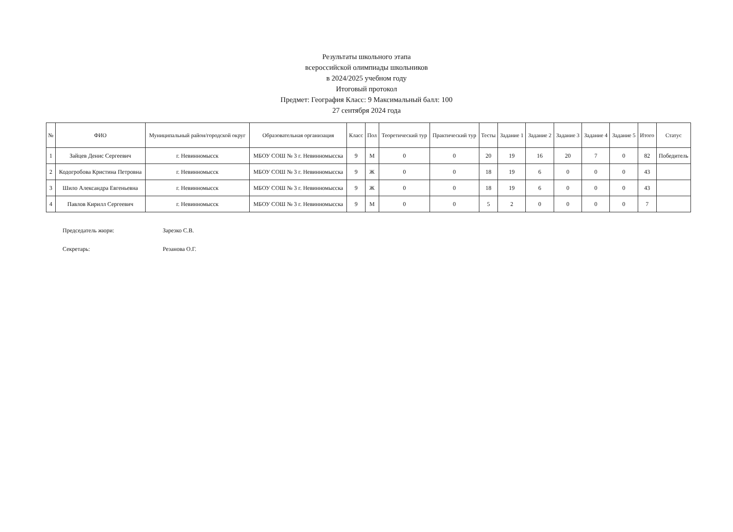Результаты школьного этапа
всероссийской олимпиады школьников
в 2024/2025 учебном году
Итоговый протокол
Предмет: География Класс: 9 Максимальный балл: 100
27 сентября 2024 года
| № | ФИО | Муниципальный район/городской округ | Образовательная организация | Класс | Пол | Теоретический тур | Практический тур | Тесты | Задание 1 | Задание 2 | Задание 3 | Задание 4 | Задание 5 | Итого | Статус |
| --- | --- | --- | --- | --- | --- | --- | --- | --- | --- | --- | --- | --- | --- | --- | --- |
| 1 | Зайцев Денис Сергеевич | г. Невинномысск | МБОУ СОШ № 3 г. Невинномысска | 9 | М | 0 | 0 | 20 | 19 | 16 | 20 | 7 | 0 | 82 | Победитель |
| 2 | Кодогробова Кристина Петровна | г. Невинномысск | МБОУ СОШ № 3 г. Невинномысска | 9 | Ж | 0 | 0 | 18 | 19 | 6 | 0 | 0 | 0 | 43 | |
| 3 | Шило Александра Евгеньевна | г. Невинномысск | МБОУ СОШ № 3 г. Невинномысска | 9 | Ж | 0 | 0 | 18 | 19 | 6 | 0 | 0 | 0 | 43 | |
| 4 | Павлов Кирилл Сергеевич | г. Невинномысск | МБОУ СОШ № 3 г. Невинномысска | 9 | М | 0 | 0 | 5 | 2 | 0 | 0 | 0 | 0 | 7 | |
Председатель жюри: Зарезко С.В.
Секретарь: Резанова О.Г.